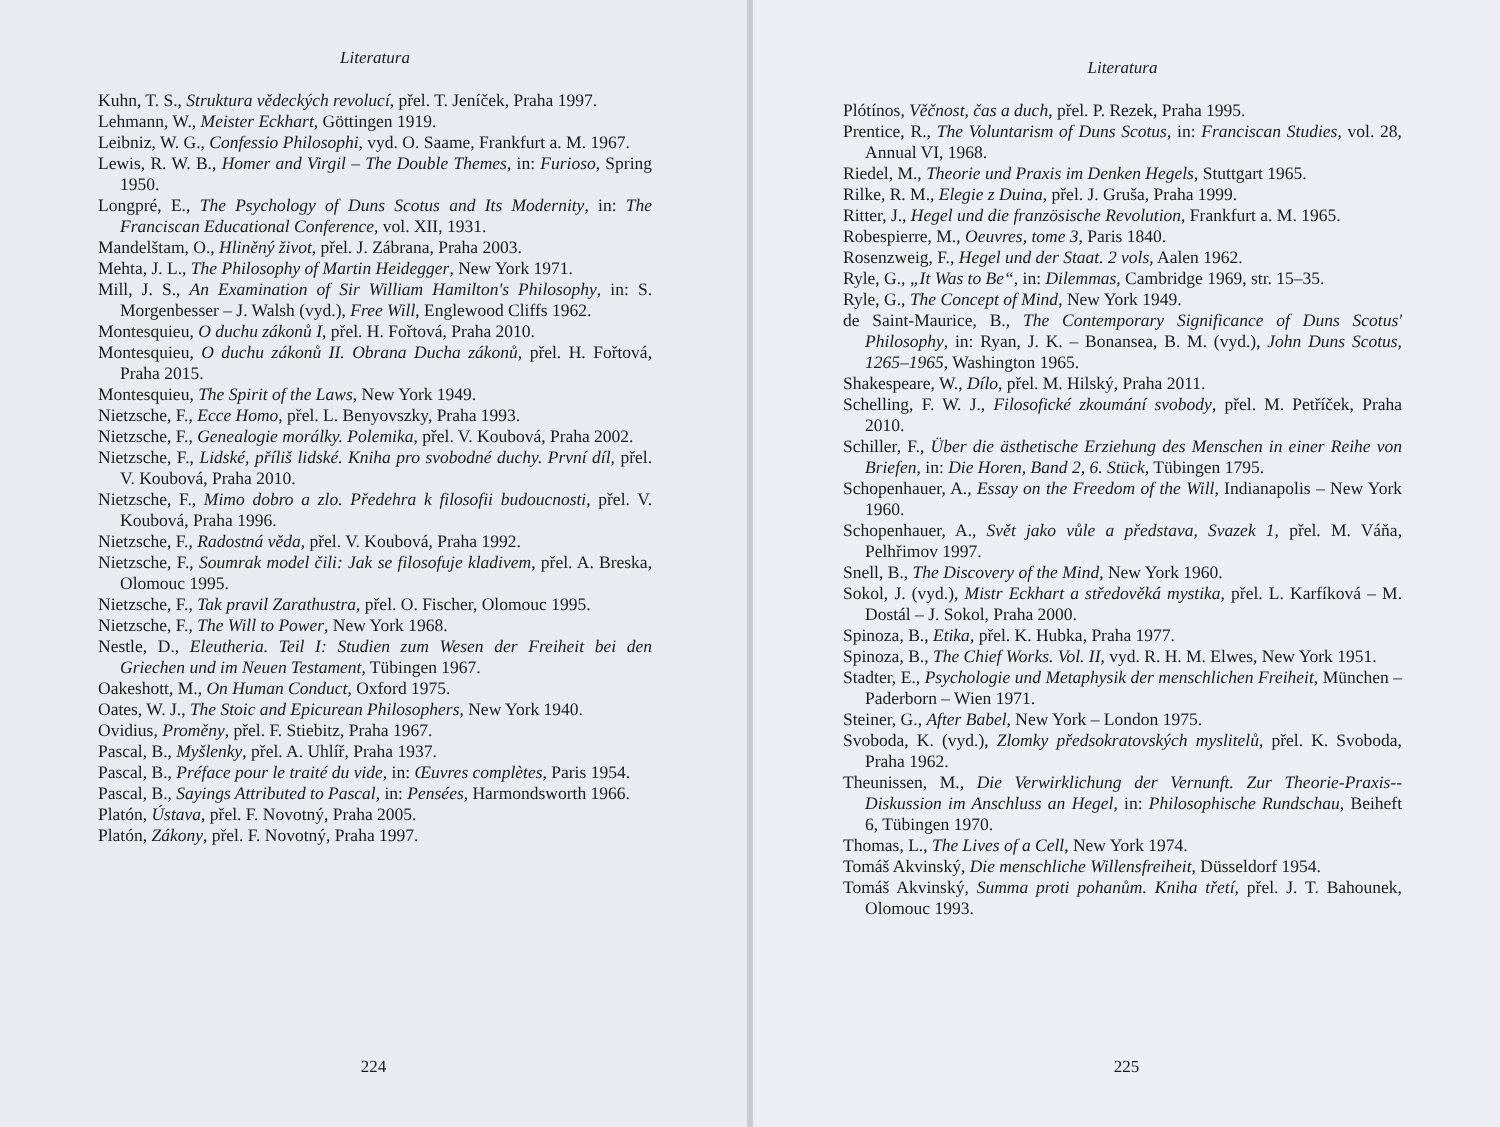Literatura
Kuhn, T. S., Struktura vědeckých revolucí, přel. T. Jeníček, Praha 1997.
Lehmann, W., Meister Eckhart, Göttingen 1919.
Leibniz, W. G., Confessio Philosophi, vyd. O. Saame, Frankfurt a. M. 1967.
Lewis, R. W. B., Homer and Virgil – The Double Themes, in: Furioso, Spring 1950.
Longpré, E., The Psychology of Duns Scotus and Its Modernity, in: The Franciscan Educational Conference, vol. XII, 1931.
Mandelštam, O., Hliněný život, přel. J. Zábrana, Praha 2003.
Mehta, J. L., The Philosophy of Martin Heidegger, New York 1971.
Mill, J. S., An Examination of Sir William Hamilton's Philosophy, in: S. Morgenbesser – J. Walsh (vyd.), Free Will, Englewood Cliffs 1962.
Montesquieu, O duchu zákonů I, přel. H. Fořtová, Praha 2010.
Montesquieu, O duchu zákonů II. Obrana Ducha zákonů, přel. H. Fořtová, Praha 2015.
Montesquieu, The Spirit of the Laws, New York 1949.
Nietzsche, F., Ecce Homo, přel. L. Benyovszky, Praha 1993.
Nietzsche, F., Genealogie morálky. Polemika, přel. V. Koubová, Praha 2002.
Nietzsche, F., Lidské, příliš lidské. Kniha pro svobodné duchy. První díl, přel. V. Koubová, Praha 2010.
Nietzsche, F., Mimo dobro a zlo. Předehra k filosofii budoucnosti, přel. V. Koubová, Praha 1996.
Nietzsche, F., Radostná věda, přel. V. Koubová, Praha 1992.
Nietzsche, F., Soumrak model čili: Jak se filosofuje kladivem, přel. A. Breska, Olomouc 1995.
Nietzsche, F., Tak pravil Zarathustra, přel. O. Fischer, Olomouc 1995.
Nietzsche, F., The Will to Power, New York 1968.
Nestle, D., Eleutheria. Teil I: Studien zum Wesen der Freiheit bei den Griechen und im Neuen Testament, Tübingen 1967.
Oakeshott, M., On Human Conduct, Oxford 1975.
Oates, W. J., The Stoic and Epicurean Philosophers, New York 1940.
Ovidius, Proměny, přel. F. Stiebitz, Praha 1967.
Pascal, B., Myšlenky, přel. A. Uhlíř, Praha 1937.
Pascal, B., Préface pour le traité du vide, in: Œuvres complètes, Paris 1954.
Pascal, B., Sayings Attributed to Pascal, in: Pensées, Harmondsworth 1966.
Platón, Ústava, přel. F. Novotný, Praha 2005.
Platón, Zákony, přel. F. Novotný, Praha 1997.
224
Literatura
Plótínos, Věčnost, čas a duch, přel. P. Rezek, Praha 1995.
Prentice, R., The Voluntarism of Duns Scotus, in: Franciscan Studies, vol. 28, Annual VI, 1968.
Riedel, M., Theorie und Praxis im Denken Hegels, Stuttgart 1965.
Rilke, R. M., Elegie z Duina, přel. J. Gruša, Praha 1999.
Ritter, J., Hegel und die französische Revolution, Frankfurt a. M. 1965.
Robespierre, M., Oeuvres, tome 3, Paris 1840.
Rosenzweig, F., Hegel und der Staat. 2 vols, Aalen 1962.
Ryle, G., „It Was to Be“, in: Dilemmas, Cambridge 1969, str. 15–35.
Ryle, G., The Concept of Mind, New York 1949.
de Saint-Maurice, B., The Contemporary Significance of Duns Scotus' Philosophy, in: Ryan, J. K. – Bonansea, B. M. (vyd.), John Duns Scotus, 1265–1965, Washington 1965.
Shakespeare, W., Dílo, přel. M. Hilský, Praha 2011.
Schelling, F. W. J., Filosofické zkoumání svobody, přel. M. Petříček, Praha 2010.
Schiller, F., Über die ästhetische Erziehung des Menschen in einer Reihe von Briefen, in: Die Horen, Band 2, 6. Stück, Tübingen 1795.
Schopenhauer, A., Essay on the Freedom of the Will, Indianapolis – New York 1960.
Schopenhauer, A., Svět jako vůle a představa, Svazek 1, přel. M. Váňa, Pelhřimov 1997.
Snell, B., The Discovery of the Mind, New York 1960.
Sokol, J. (vyd.), Mistr Eckhart a středověká mystika, přel. L. Karfíková – M. Dostál – J. Sokol, Praha 2000.
Spinoza, B., Etika, přel. K. Hubka, Praha 1977.
Spinoza, B., The Chief Works. Vol. II, vyd. R. H. M. Elwes, New York 1951.
Stadter, E., Psychologie und Metaphysik der menschlichen Freiheit, München – Paderborn – Wien 1971.
Steiner, G., After Babel, New York – London 1975.
Svoboda, K. (vyd.), Zlomky předsokratovských myslitelů, přel. K. Svoboda, Praha 1962.
Theunissen, M., Die Verwirklichung der Vernunft. Zur Theorie-Praxis--Diskussion im Anschluss an Hegel, in: Philosophische Rundschau, Beiheft 6, Tübingen 1970.
Thomas, L., The Lives of a Cell, New York 1974.
Tomáš Akvinský, Die menschliche Willensfreiheit, Düsseldorf 1954.
Tomáš Akvinský, Summa proti pohanům. Kniha třetí, přel. J. T. Bahounek, Olomouc 1993.
225